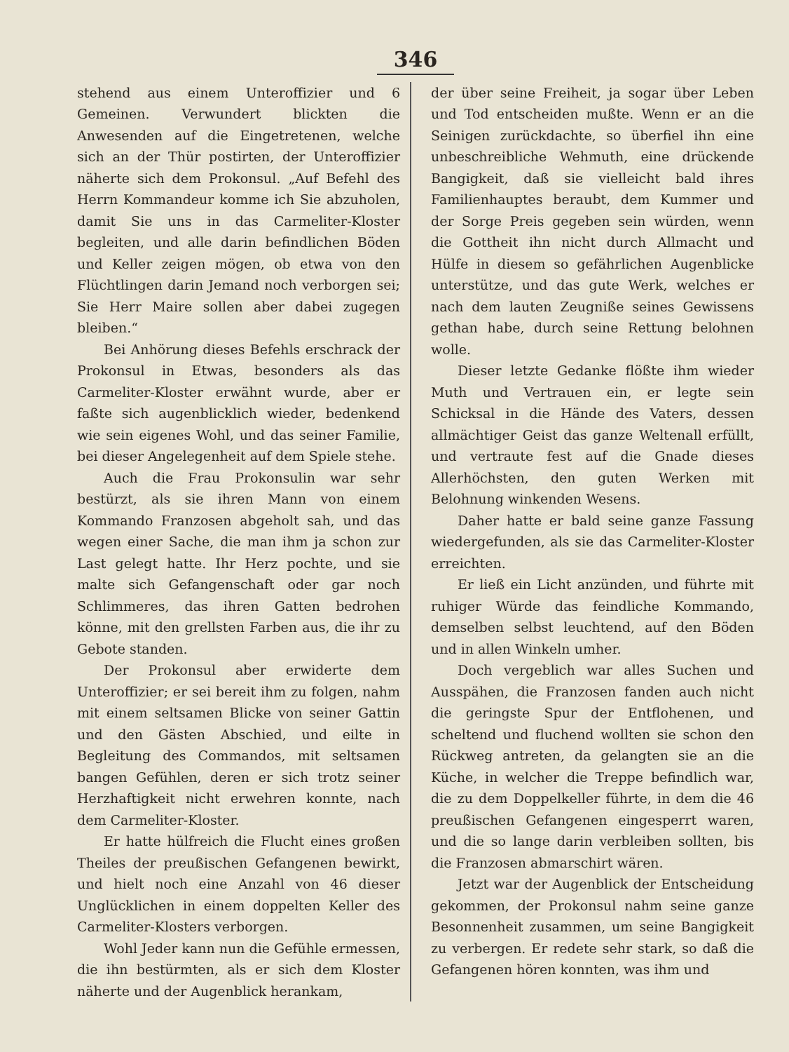346
stehend aus einem Unteroffizier und 6 Gemeinen. Verwundert blickten die Anwesenden auf die Eingetretenen, welche sich an der Thür postirten, der Unteroffizier näherte sich dem Prokonsul. „Auf Befehl des Herrn Kommandeur komme ich Sie abzuholen, damit Sie uns in das Carmeliter-Kloster begleiten, und alle darin befindlichen Böden und Keller zeigen mögen, ob etwa von den Flüchtlingen darin Jemand noch verborgen sei; Sie Herr Maire sollen aber dabei zugegen bleiben.“
Bei Anhörung dieses Befehls erschrack der Prokonsul in Etwas, besonders als das Carmeliter-Kloster erwähnt wurde, aber er faßte sich augenblicklich wieder, bedenkend wie sein eigenes Wohl, und das seiner Familie, bei dieser Angelegenheit auf dem Spiele stehe.
Auch die Frau Prokonsulin war sehr bestürzt, als sie ihren Mann von einem Kommando Franzosen abgeholt sah, und das wegen einer Sache, die man ihm ja schon zur Last gelegt hatte. Ihr Herz pochte, und sie malte sich Gefangenschaft oder gar noch Schlimmeres, das ihren Gatten bedrohen könne, mit den grellsten Farben aus, die ihr zu Gebote standen.
Der Prokonsul aber erwiderte dem Unteroffizier; er sei bereit ihm zu folgen, nahm mit einem seltsamen Blicke von seiner Gattin und den Gästen Abschied, und eilte in Begleitung des Commandos, mit seltsamen bangen Gefühlen, deren er sich trotz seiner Herzhaftigkeit nicht erwehren konnte, nach dem Carmeliter-Kloster.
Er hatte hülfreich die Flucht eines großen Theiles der preußischen Gefangenen bewirkt, und hielt noch eine Anzahl von 46 dieser Unglücklichen in einem doppelten Keller des Carmeliter-Klosters verborgen.
Wohl Jeder kann nun die Gefühle ermessen, die ihn bestürmten, als er sich dem Kloster näherte und der Augenblick herankam,
der über seine Freiheit, ja sogar über Leben und Tod entscheiden mußte. Wenn er an die Seinigen zurückdachte, so überfiel ihn eine unbeschreibliche Wehmuth, eine drückende Bangigkeit, daß sie vielleicht bald ihres Familienhauptes beraubt, dem Kummer und der Sorge Preis gegeben sein würden, wenn die Gottheit ihn nicht durch Allmacht und Hülfe in diesem so gefährlichen Augenblicke unterstütze, und das gute Werk, welches er nach dem lauten Zeugniße seines Gewissens gethan habe, durch seine Rettung belohnen wolle.
Dieser letzte Gedanke flößte ihm wieder Muth und Vertrauen ein, er legte sein Schicksal in die Hände des Vaters, dessen allmächtiger Geist das ganze Weltenall erfüllt, und vertraute fest auf die Gnade dieses Allerhöchsten, den guten Werken mit Belohnung winkenden Wesens.
Daher hatte er bald seine ganze Fassung wiedergefunden, als sie das Carmeliter-Kloster erreichten.
Er ließ ein Licht anzünden, und führte mit ruhiger Würde das feindliche Kommando, demselben selbst leuchtend, auf den Böden und in allen Winkeln umher.
Doch vergeblich war alles Suchen und Ausspähen, die Franzosen fanden auch nicht die geringste Spur der Entflohenen, und scheltend und fluchend wollten sie schon den Rückweg antreten, da gelangten sie an die Küche, in welcher die Treppe befindlich war, die zu dem Doppelkeller führte, in dem die 46 preußischen Gefangenen eingesperrt waren, und die so lange darin verbleiben sollten, bis die Franzosen abmarschirt wären.
Jetzt war der Augenblick der Entscheidung gekommen, der Prokonsul nahm seine ganze Besonnenheit zusammen, um seine Bangigkeit zu verbergen. Er redete sehr stark, so daß die Gefangenen hören konnten, was ihm und